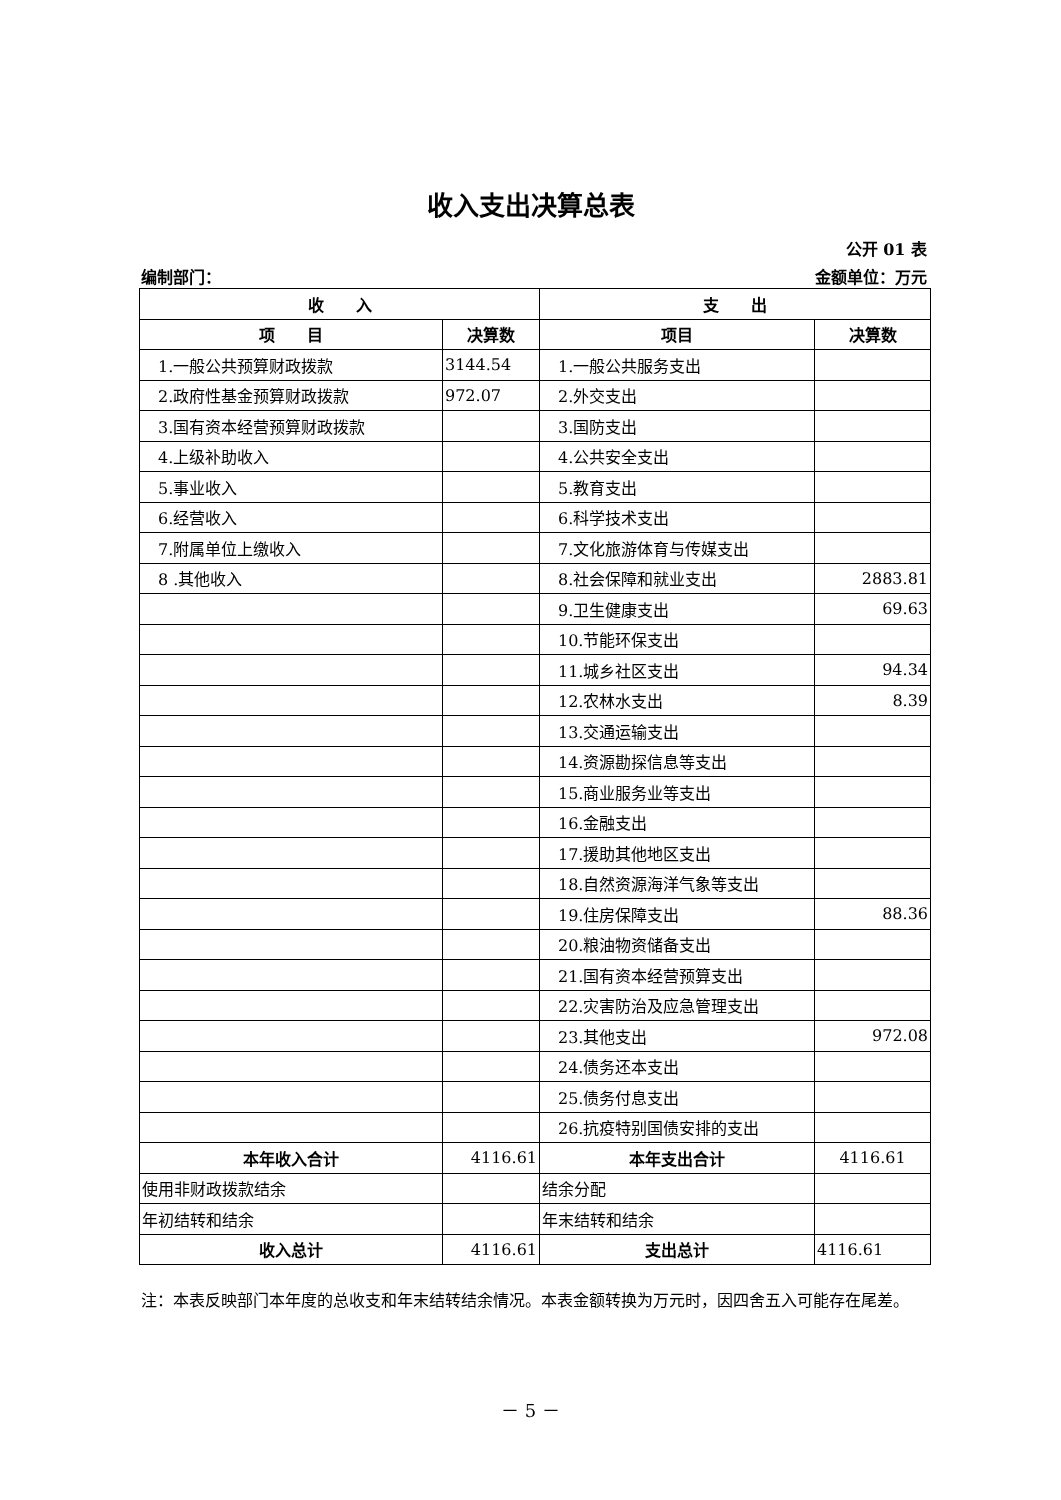收入支出决算总表
公开 01 表
编制部门： 金额单位：万元
| 收 入 | | 支 出 | |
| --- | --- | --- | --- |
| 项 目 | 决算数 | 项目 | 决算数 |
| 1.一般公共预算财政拨款 | 3144.54 | 1.一般公共服务支出 | |
| 2.政府性基金预算财政拨款 | 972.07 | 2.外交支出 | |
| 3.国有资本经营预算财政拨款 | | 3.国防支出 | |
| 4.上级补助收入 | | 4.公共安全支出 | |
| 5.事业收入 | | 5.教育支出 | |
| 6.经营收入 | | 6.科学技术支出 | |
| 7.附属单位上缴收入 | | 7.文化旅游体育与传媒支出 | |
| 8 .其他收入 | | 8.社会保障和就业支出 | 2883.81 |
| | | 9.卫生健康支出 | 69.63 |
| | | 10.节能环保支出 | |
| | | 11.城乡社区支出 | 94.34 |
| | | 12.农林水支出 | 8.39 |
| | | 13.交通运输支出 | |
| | | 14.资源勘探信息等支出 | |
| | | 15.商业服务业等支出 | |
| | | 16.金融支出 | |
| | | 17.援助其他地区支出 | |
| | | 18.自然资源海洋气象等支出 | |
| | | 19.住房保障支出 | 88.36 |
| | | 20.粮油物资储备支出 | |
| | | 21.国有资本经营预算支出 | |
| | | 22.灾害防治及应急管理支出 | |
| | | 23.其他支出 | 972.08 |
| | | 24.债务还本支出 | |
| | | 25.债务付息支出 | |
| | | 26.抗疫特别国债安排的支出 | |
| 本年收入合计 | 4116.61 | 本年支出合计 | 4116.61 |
| 使用非财政拨款结余 | | 结余分配 | |
| 年初结转和结余 | | 年末结转和结余 | |
| 收入总计 | 4116.61 | 支出总计 | 4116.61 |
注：本表反映部门本年度的总收支和年末结转结余情况。本表金额转换为万元时，因四舍五入可能存在尾差。
－ 5 －